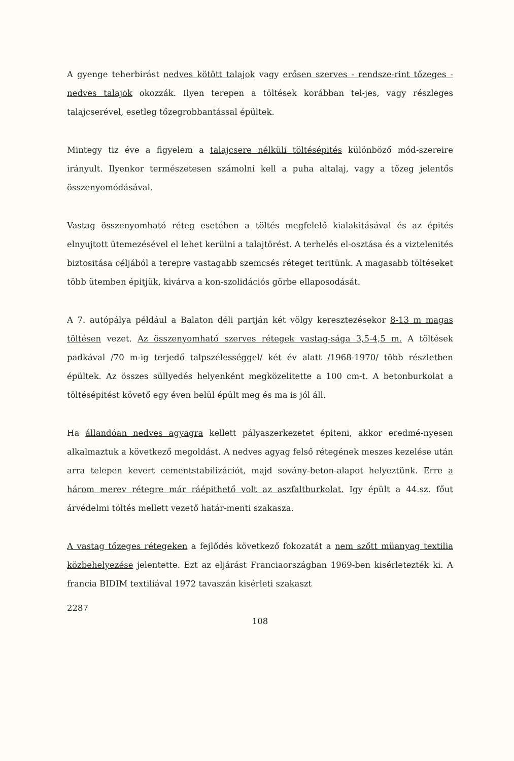A gyenge teherbirást nedves kötött talajok vagy erősen szerves - rendsze-rint tőzeges - nedves talajok okozzák. Ilyen terepen a töltések korábban tel-jes, vagy részleges talajcserével, esetleg tőzegrobbantással épültek.
Mintegy tiz éve a figyelem a talajcsere nélküli töltésépités különböző mód-szereire irányult. Ilyenkor természetesen számolni kell a puha altalaj, vagy a tőzeg jelentős összenyomódásával.
Vastag összenyomható réteg esetében a töltés megfelelő kialakitásával és az épités elnyujtott ütemezésével el lehet kerülni a talajtörést. A terhelés el-osztása és a viztelenités biztositása céljából a terepre vastagabb szemcsés réteget teritünk. A magasabb töltéseket több ütemben épitjük, kivárva a kon-szolidációs görbe ellaposodását.
A 7. autópálya például a Balaton déli partján két völgy keresztezésekor 8-13 m magas töltésen vezet. Az összenyomható szerves rétegek vastag-sága 3,5-4,5 m. A töltések padkával /70 m-ig terjedő talpszélességgel/ két év alatt /1968-1970/ több részletben épültek. Az összes süllyedés helyenként megközelitette a 100 cm-t. A betonburkolat a töltésépitést követő egy éven belül épült meg és ma is jól áll.
Ha állandóan nedves agyagra kellett pályaszerkezetet épiteni, akkor eredmé-nyesen alkalmaztuk a következő megoldást. A nedves agyag felső rétegének meszes kezelése után arra telepen kevert cementstabilizációt, majd sovány-beton-alapot helyeztünk. Erre a három merev rétegre már ráépithető volt az aszfaltburkolat. Igy épült a 44.sz. főut árvédelmi töltés mellett vezető határ-menti szakasza.
A vastag tőzeges rétegeken a fejlődés következő fokozatát a nem szőtt müanyag textilia közbehelyezése jelentette. Ezt az eljárást Franciaországban 1969-ben kisérletezték ki. A francia BIDIM textiliával 1972 tavaszán kisérleti szakaszt
2287
108